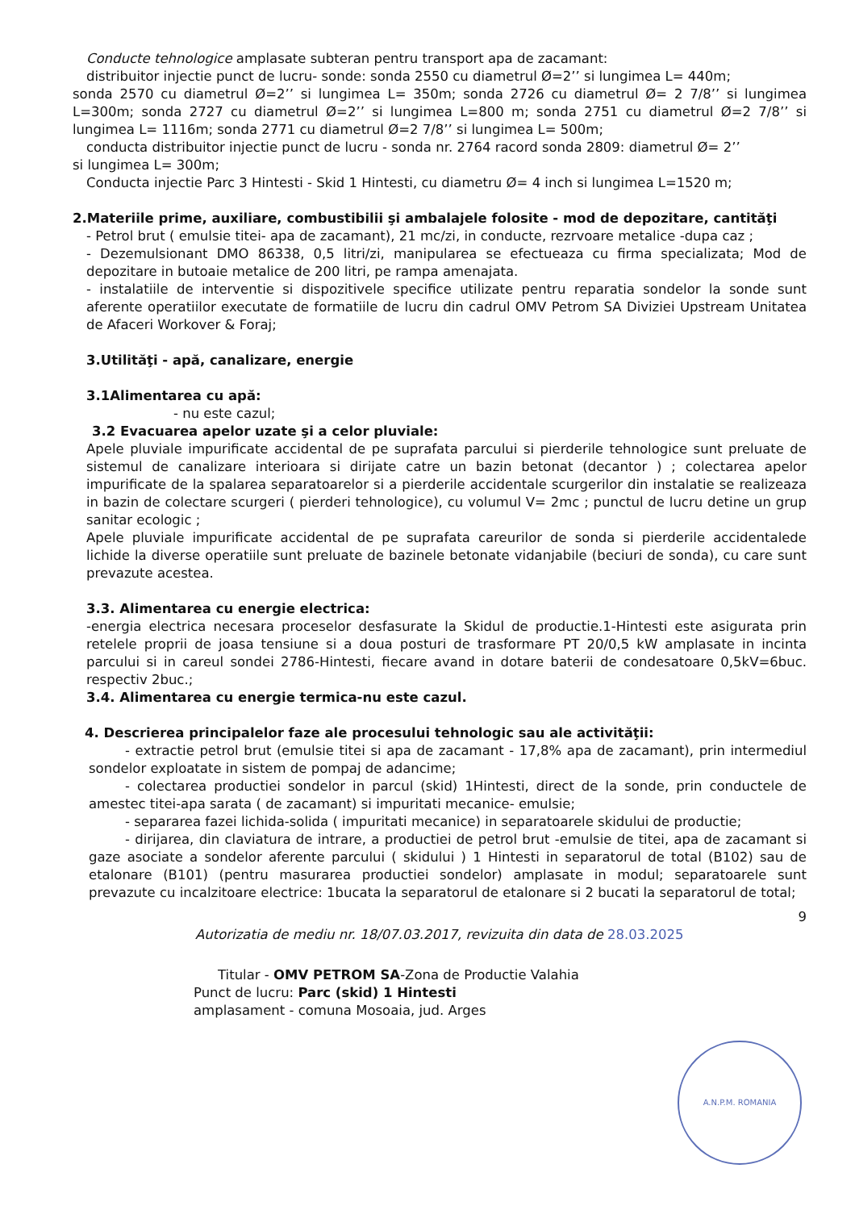Conducte tehnologice amplasate subteran pentru transport apa de zacamant:
distribuitor injectie punct de lucru- sonde: sonda 2550 cu diametrul Ø=2’’ si lungimea L= 440m;
sonda 2570 cu diametrul Ø=2’’ si lungimea L= 350m; sonda 2726 cu diametrul Ø= 2 7/8’’ si lungimea L=300m; sonda 2727 cu diametrul Ø=2’’ si lungimea L=800 m; sonda 2751 cu diametrul Ø=2 7/8’’ si lungimea L= 1116m; sonda 2771 cu diametrul Ø=2 7/8’’ si lungimea L= 500m;
conducta distribuitor injectie punct de lucru - sonda nr. 2764 racord sonda 2809: diametrul Ø= 2’’
si lungimea L= 300m;
Conducta injectie Parc 3 Hintesti - Skid 1 Hintesti, cu diametru Ø= 4 inch si lungimea L=1520 m;
2.Materiile prime, auxiliare, combustibilii şi ambalajele folosite - mod de depozitare, cantităţi
- Petrol brut ( emulsie titei- apa de zacamant), 21 mc/zi, in conducte, rezrvoare metalice -dupa caz ;
- Dezemulsionant DMO 86338, 0,5 litri/zi, manipularea se efectueaza cu firma specializata; Mod de depozitare in butoaie metalice de 200 litri, pe rampa amenajata.
- instalatiile de interventie si dispozitivele specifice utilizate pentru reparatia sondelor la sonde sunt aferente operatiilor executate de formatiile de lucru din cadrul OMV Petrom SA Diviziei Upstream Unitatea de Afaceri Workover & Foraj;
3.Utilităţi - apă, canalizare, energie
3.1Alimentarea cu apă:
- nu este cazul;
3.2 Evacuarea apelor uzate şi a celor pluviale:
Apele pluviale impurificate accidental de pe suprafata parcului si pierderile tehnologice sunt preluate de sistemul de canalizare interioara si dirijate catre un bazin betonat (decantor ) ; colectarea apelor impurificate de la spalarea separatoarelor si a pierderile accidentale scurgerilor din instalatie se realizeaza in bazin de colectare scurgeri ( pierderi tehnologice), cu volumul V= 2mc ; punctul de lucru detine un grup sanitar ecologic ;
Apele pluviale impurificate accidental de pe suprafata careurilor de sonda si pierderile accidentalede lichide la diverse operatiile sunt preluate de bazinele betonate vidanjabile (beciuri de sonda), cu care sunt prevazute acestea.
3.3. Alimentarea cu energie electrica:
-energia electrica necesara proceselor desfasurate la Skidul de productie.1-Hintesti este asigurata prin retelele proprii de joasa tensiune si a doua posturi de trasformare PT 20/0,5 kW amplasate in incinta parcului si in careul sondei 2786-Hintesti, fiecare avand in dotare baterii de condesatoare 0,5kV=6buc. respectiv 2buc.;
3.4. Alimentarea cu energie termica-nu este cazul.
4. Descrierea principalelor faze ale procesului tehnologic sau ale activităţii:
- extractie petrol brut (emulsie titei si apa de zacamant - 17,8% apa de zacamant), prin intermediul sondelor exploatate in sistem de pompaj de adancime;
- colectarea productiei sondelor in parcul (skid) 1Hintesti, direct de la sonde, prin conductele de amestec titei-apa sarata ( de zacamant) si impuritati mecanice- emulsie;
- separarea fazei lichida-solida ( impuritati mecanice) in separatoarele skidului de productie;
- dirijarea, din claviatura de intrare, a productiei de petrol brut -emulsie de titei, apa de zacamant si gaze asociate a sondelor aferente parcului ( skidului ) 1 Hintesti in separatorul de total (B102) sau de etalonare (B101) (pentru masurarea productiei sondelor) amplasate in modul; separatoarele sunt prevazute cu incalzitoare electrice: 1bucata la separatorul de etalonare si 2 bucati la separatorul de total;
9
Autorizatia de mediu nr. 18/07.03.2017, revizuita din data de 28.03.2025
Titular - OMV PETROM SA-Zona de Productie Valahia
Punct de lucru: Parc (skid) 1 Hintesti
amplasament - comuna Mosoaia, jud. Arges
A.N.P.M. ROMANIA